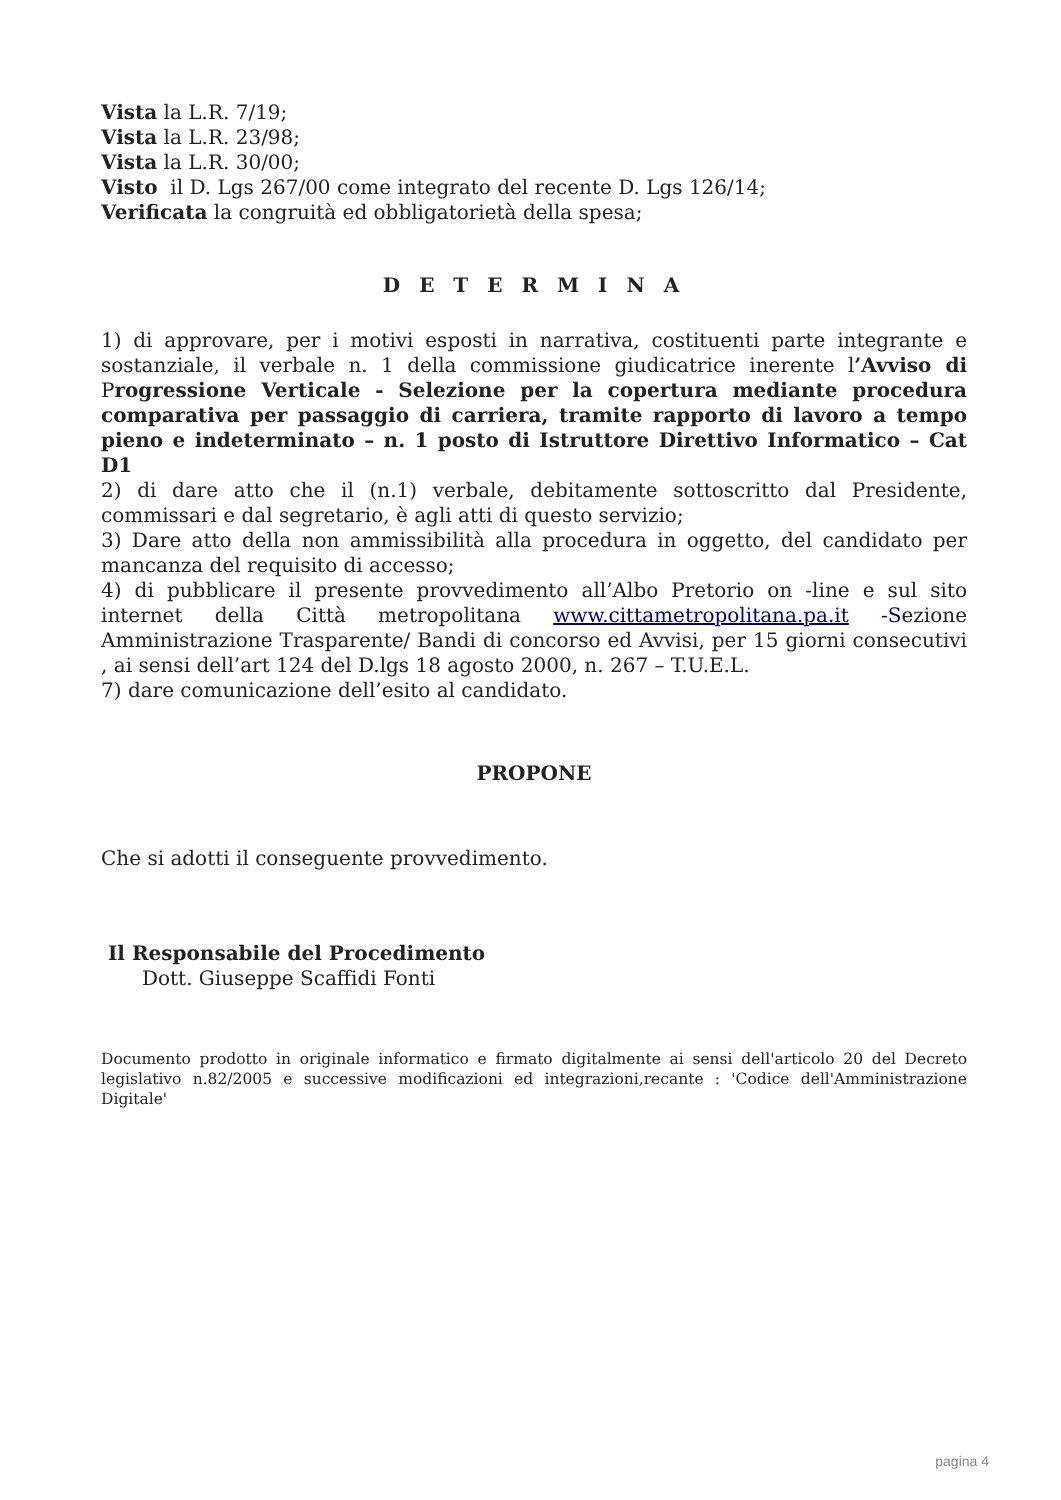Vista la L.R. 7/19;
Vista la L.R. 23/98;
Vista la L.R. 30/00;
Visto il D. Lgs 267/00 come integrato del recente D. Lgs 126/14;
Verificata la congruità ed obbligatorietà della spesa;
D E T E R M I N A
1) di approvare, per i motivi esposti in narrativa, costituenti parte integrante e sostanziale, il verbale n. 1 della commissione giudicatrice inerente l’Avviso di Progressione Verticale - Selezione per la copertura mediante procedura comparativa per passaggio di carriera, tramite rapporto di lavoro a tempo pieno e indeterminato – n. 1 posto di Istruttore Direttivo Informatico – Cat D1
2) di dare atto che il (n.1) verbale, debitamente sottoscritto dal Presidente, commissari e dal segretario, è agli atti di questo servizio;
3) Dare atto della non ammissibilità alla procedura in oggetto, del candidato per mancanza del requisito di accesso;
4) di pubblicare il presente provvedimento all’Albo Pretorio on -line e sul sito internet della Città metropolitana www.cittametropolitana.pa.it -Sezione Amministrazione Trasparente/ Bandi di concorso ed Avvisi, per 15 giorni consecutivi , ai sensi dell’art 124 del D.lgs 18 agosto 2000, n. 267 – T.U.E.L.
7) dare comunicazione dell’esito al candidato.
PROPONE
Che si adotti il conseguente provvedimento.
Il Responsabile del Procedimento
Dott. Giuseppe Scaffidi Fonti
Documento prodotto in originale informatico e firmato digitalmente ai sensi dell'articolo 20 del Decreto legislativo n.82/2005 e successive modificazioni ed integrazioni,recante : 'Codice dell'Amministrazione Digitale'
pagina 4